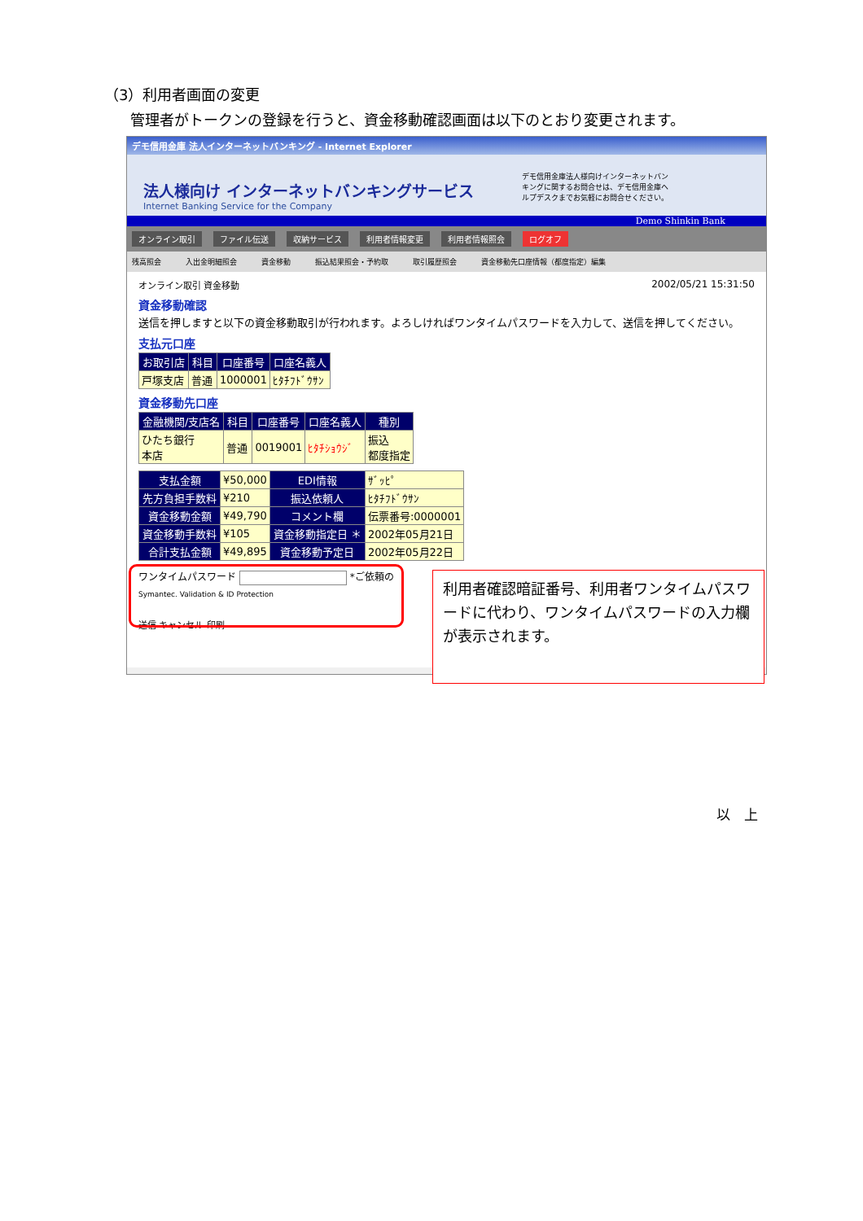（3）利用者画面の変更
管理者がトークンの登録を行うと、資金移動確認画面は以下のとおり変更されます。
デモ信用金庫 法人インターネットバンキング - Internet Explorer
法人様向け インターネットバンキングサービス
Internet Banking Service for the Company
デモ信用金庫法人様向けインターネットバンキングに関するお問合せは、デモ信用金庫ヘルプデスクまでお気軽にお問合せください。
Demo Shinkin Bank
オンライン取引 ファイル伝送 収納サービス 利用者情報変更 利用者情報照会 ログオフ
残高照会 入出金明細照会 資金移動 振込結果照会・予約取 取引履歴照会 資金移動先口座情報（都度指定）編集
オンライン取引 資金移動 2002/05/21 15:31:50
資金移動確認
送信を押しますと以下の資金移動取引が行われます。よろしければワンタイムパスワードを入力して、送信を押してください。
支払元口座
| お取引店 | 科目 | 口座番号 | 口座名義人 |
| --- | --- | --- | --- |
| 戸塚支店 | 普通 | 1000001 | ﾋﾀﾁﾌﾄﾞｳｻﾝ |
資金移動先口座
| 金融機関/支店名 | 科目 | 口座番号 | 口座名義人 | 種別 |
| --- | --- | --- | --- | --- |
| ひたち銀行 本店 | 普通 | 0019001 | ﾋﾀﾁｼｮｳｼﾞ | 振込 都度指定 |
| 支払金額 | ¥50,000 | EDI情報 | ｻﾞｯﾋﾟ |
| 先方負担手数料 | ¥210 | 振込依頼人 | ﾋﾀﾁﾌﾄﾞｳｻﾝ |
| 資金移動金額 | ¥49,790 | コメント欄 | 伝票番号:0000001 |
| 資金移動手数料 | ¥105 | 資金移動指定日 ＊ | 2002年05月21日 |
| 合計支払金額 | ¥49,895 | 資金移動予定日 | 2002年05月22日 |
ワンタイムパスワード *ご依頼の
Symantec. Validation & ID Protection
送信 キャンセル 印刷
利用者確認暗証番号、利用者ワンタイムパスワードに代わり、ワンタイムパスワードの入力欄が表示されます。
以　上